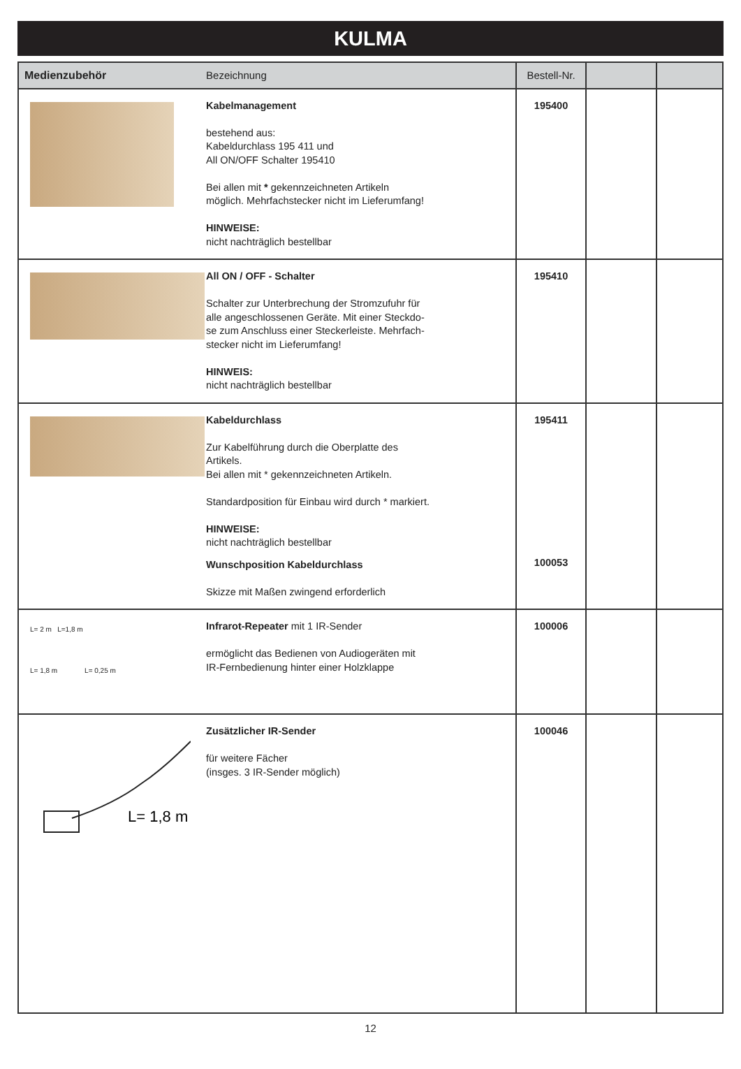KULMA
| Medienzubehör | Bezeichnung | Bestell-Nr. | | |
| --- | --- | --- | --- | --- |
| | Kabelmanagement bestehend aus: Kabeldurchlass 195 411 und All ON/OFF Schalter 195410 Bei allen mit * gekennzeichneten Artikeln möglich. Mehrfachstecker nicht im Lieferumfang! HINWEISE: nicht nachträglich bestellbar | 195400 | | |
| | All ON / OFF - Schalter Schalter zur Unterbrechung der Stromzufuhr für alle angeschlossenen Geräte. Mit einer Steckdo- se zum Anschluss einer Steckerleiste. Mehrfach- stecker nicht im Lieferumfang! HINWEIS: nicht nachträglich bestellbar | 195410 | | |
| | Kabeldurchlass Zur Kabelführung durch die Oberplatte des Artikels. Bei allen mit * gekennzeichneten Artikeln. Standardposition für Einbau wird durch * markiert. HINWEISE: nicht nachträglich bestellbar Wunschposition Kabeldurchlass Skizze mit Maßen zwingend erforderlich | 195411 100053 | | |
| L= 2 m L=1,8 m L= 1,8 m L= 0,25 m | Infrarot-Repeater mit 1 IR-Sender ermöglicht das Bedienen von Audiogeräten mit IR-Fernbedienung hinter einer Holzklappe | 100006 | | |
| L= 1,8 m | Zusätzlicher IR-Sender für weitere Fächer (insges. 3 IR-Sender möglich) | 100046 | | |
12